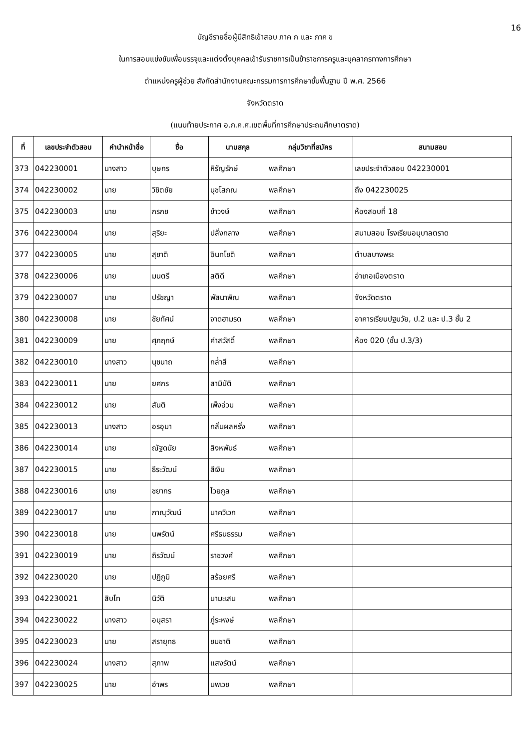16
บัญชีรายชื่อผู้มีสิทธิเข้าสอบ ภาค ก และ ภาค ข
ในการสอบแข่งขันเพื่อบรรจุและแต่งตั้งบุคคลเข้ารับราชการเป็นข้าราชการครูและบุคลากรทางการศึกษา
ตำแหน่งครูผู้ช่วย สังกัดสำนักงานคณะกรรมการการศึกษาขั้นพื้นฐาน ปี พ.ศ. 2566
จังหวัดตราด
(แนบท้ายประกาศ อ.ก.ค.ศ.เขตพื้นที่การศึกษาประถมศึกษาตราด)
| ที่ | เลขประจำตัวสอบ | คำนำหน้าชื่อ | ชื่อ | นามสกุล | กลุ่มวิชาที่สมัคร | สนามสอบ |
| --- | --- | --- | --- | --- | --- | --- |
| 373 | 042230001 | นางสาว | บุษกร | หิรัญรักษ์ | พลศึกษา | เลขประจำตัวสอบ 042230001 |
| 374 | 042230002 | นาย | วิชิตชัย | นุชโสภณ | พลศึกษา | ถึง 042230025 |
| 375 | 042230003 | นาย | กรกช | ขำวงษ์ | พลศึกษา | ห้องสอบที่ 18 |
| 376 | 042230004 | นาย | สุริยะ | ปลั่งกลาง | พลศึกษา | สนามสอบ โรงเรียนอนุบาลตราด |
| 377 | 042230005 | นาย | สุชาติ | อินทโชติ | พลศึกษา | ตำบลบางพระ |
| 378 | 042230006 | นาย | มนตรี | สติดี | พลศึกษา | อำเภอเมืองตราด |
| 379 | 042230007 | นาย | ปรัชญา | พัสนาพิณ | พลศึกษา | จังหวัดตราด |
| 380 | 042230008 | นาย | ชัยทัศน์ | จาดฮามรด | พลศึกษา | อาคารเรียนปฐมวัย, ป.2 และ ป.3 ชั้น 2 |
| 381 | 042230009 | นาย | ศุภฤกษ์ | คำสวัสดิ์ | พลศึกษา | ห้อง 020 (ชั้น ป.3/3) |
| 382 | 042230010 | นางสาว | นุชนาถ | กล่ำสี | พลศึกษา | |
| 383 | 042230011 | นาย | ยศกร | สามิบัติ | พลศึกษา | |
| 384 | 042230012 | นาย | สันติ | เพ็งอ่วม | พลศึกษา | |
| 385 | 042230013 | นางสาว | อรอุมา | กลั่นผลหรั่ง | พลศึกษา | |
| 386 | 042230014 | นาย | ณัฐดนัย | สิงหพันธ์ | พลศึกษา | |
| 387 | 042230015 | นาย | ธีระวัฒน์ | สีเงิน | พลศึกษา | |
| 388 | 042230016 | นาย | ชยากร | ไวยกูล | พลศึกษา | |
| 389 | 042230017 | นาย | ภาณุวัฒน์ | นาควิเวก | พลศึกษา | |
| 390 | 042230018 | นาย | นพรัตน์ | ศรีธนธรรม | พลศึกษา | |
| 391 | 042230019 | นาย | ถิรวัฒน์ | ราชวงศ์ | พลศึกษา | |
| 392 | 042230020 | นาย | ปฏิภูมิ | สร้อยศรี | พลศึกษา | |
| 393 | 042230021 | สิบโท | นิวัติ | นามะเสน | พลศึกษา | |
| 394 | 042230022 | นางสาว | อนุสรา | ภู่ระหงษ์ | พลศึกษา | |
| 395 | 042230023 | นาย | สรายุทธ | ชมชาติ | พลศึกษา | |
| 396 | 042230024 | นางสาว | สุภาพ | แสงรัตน์ | พลศึกษา | |
| 397 | 042230025 | นาย | อำพร | นพเวช | พลศึกษา | |